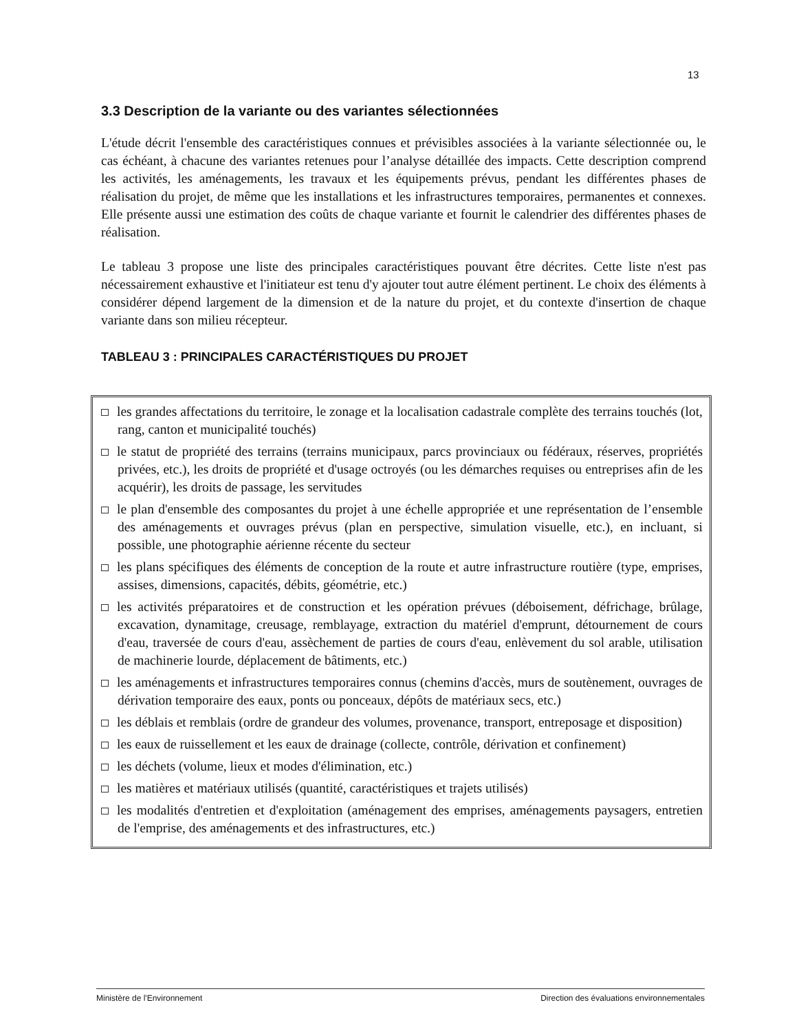13
3.3 Description de la variante ou des variantes sélectionnées
L'étude décrit l'ensemble des caractéristiques connues et prévisibles associées à la variante sélectionnée ou, le cas échéant, à chacune des variantes retenues pour l’analyse détaillée des impacts. Cette description comprend les activités, les aménagements, les travaux et les équipements prévus, pendant les différentes phases de réalisation du projet, de même que les installations et les infrastructures temporaires, permanentes et connexes. Elle présente aussi une estimation des coûts de chaque variante et fournit le calendrier des différentes phases de réalisation.
Le tableau 3 propose une liste des principales caractéristiques pouvant être décrites. Cette liste n'est pas nécessairement exhaustive et l'initiateur est tenu d'y ajouter tout autre élément pertinent. Le choix des éléments à considérer dépend largement de la dimension et de la nature du projet, et du contexte d'insertion de chaque variante dans son milieu récepteur.
TABLEAU 3 : PRINCIPALES CARACTÉRISTIQUES DU PROJET
les grandes affectations du territoire, le zonage et la localisation cadastrale complète des terrains touchés (lot, rang, canton et municipalité touchés)
le statut de propriété des terrains (terrains municipaux, parcs provinciaux ou fédéraux, réserves, propriétés privées, etc.), les droits de propriété et d'usage octroyés (ou les démarches requises ou entreprises afin de les acquérir), les droits de passage, les servitudes
le plan d'ensemble des composantes du projet à une échelle appropriée et une représentation de l’ensemble des aménagements et ouvrages prévus (plan en perspective, simulation visuelle, etc.), en incluant, si possible, une photographie aérienne récente du secteur
les plans spécifiques des éléments de conception de la route et autre infrastructure routière (type, emprises, assises, dimensions, capacités, débits, géométrie, etc.)
les activités préparatoires et de construction et les opération prévues (déboisement, défrichage, brûlage, excavation, dynamitage, creusage, remblayage, extraction du matériel d'emprunt, détournement de cours d'eau, traversée de cours d'eau, assèchement de parties de cours d'eau, enlèvement du sol arable, utilisation de machinerie lourde, déplacement de bâtiments, etc.)
les aménagements et infrastructures temporaires connus (chemins d'accès, murs de soutènement, ouvrages de dérivation temporaire des eaux, ponts ou ponceaux, dépôts de matériaux secs, etc.)
les déblais et remblais (ordre de grandeur des volumes, provenance, transport, entreposage et disposition)
les eaux de ruissellement et les eaux de drainage (collecte, contrôle, dérivation et confinement)
les déchets (volume, lieux et modes d'élimination, etc.)
les matières et matériaux utilisés (quantité, caractéristiques et trajets utilisés)
les modalités d'entretien et d'exploitation (aménagement des emprises, aménagements paysagers, entretien de l'emprise, des aménagements et des infrastructures, etc.)
Ministère de l'Environnement Direction des évaluations environnementales